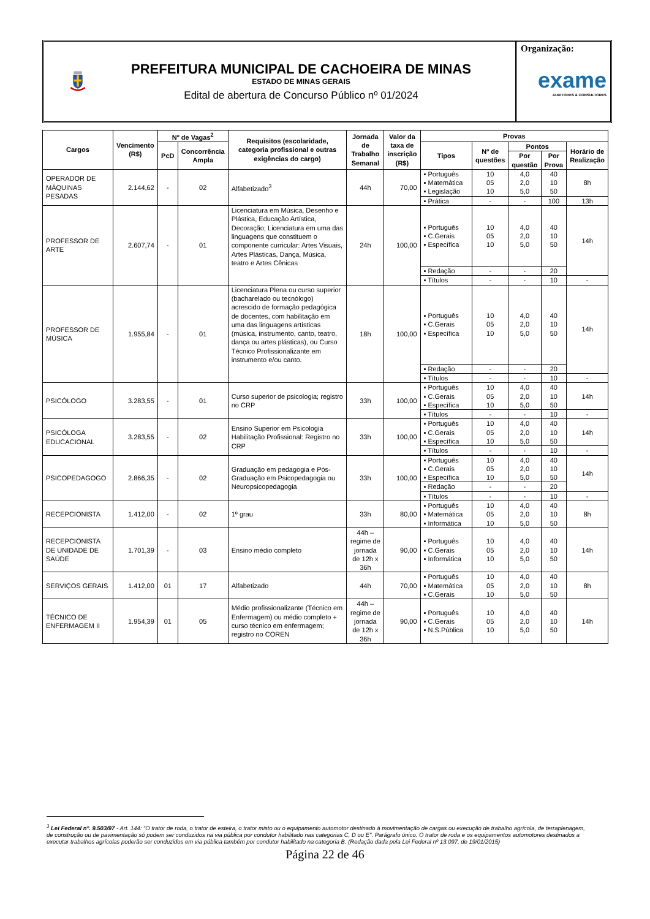PREFEITURA MUNICIPAL DE CACHOEIRA DE MINAS
ESTADO DE MINAS GERAIS
Edital de abertura de Concurso Público nº 01/2024
Organização:
exame
AUDITORES & CONSULTORES
| Cargos | Vencimento (R$) | Nº de Vagas<sup>2</sup> | | Requisitos (escolaridade, categoria profissional e outras exigências do cargo) | Jornada de Trabalho Semanal | Valor da taxa de inscrição (R$) | Provas | | | | |
| --- | --- | --- | --- | --- | --- | --- | --- | --- | --- | --- | --- |
| | | PcD | Concorrência Ampla | | | | Tipos | Nº de questões | Pontos | | Horário de Realização |
| | | | | | | | | | Por questão | Por Prova | |
| OPERADOR DE MÁQUINAS PESADAS | 2.144,62 | - | 02 | Alfabetizado<sup>3</sup> | 44h | 70,00 | ▪ Português ▪ Matemática ▪ Legislação | 10 05 10 | 4,0 2,0 5,0 | 40 10 50 | 8h |
| | | | | | | | ▪ Prática | - | - | 100 | 13h |
| PROFESSOR DE ARTE | 2.607,74 | - | 01 | Licenciatura em Música, Desenho e Plástica, Educação Artística, Decoração; Licenciatura em uma das linguagens que constituem o componente curricular: Artes Visuais, Artes Plásticas, Dança, Música, teatro e Artes Cênicas | 24h | 100,00 | ▪ Português ▪ C.Gerais ▪ Específica | 10 05 10 | 4,0 2,0 5,0 | 40 10 50 | 14h |
| | | | | | | | ▪ Redação | - | - | 20 | |
| | | | | | | | ▪ Títulos | - | - | 10 | - |
| PROFESSOR DE MÚSICA | 1.955,84 | - | 01 | Licenciatura Plena ou curso superior (bacharelado ou tecnólogo) acrescido de formação pedagógica de docentes, com habilitação em uma das linguagens artísticas (música, instrumento, canto, teatro, dança ou artes plásticas), ou Curso Técnico Profissionalizante em instrumento e/ou canto. | 18h | 100,00 | ▪ Português ▪ C.Gerais ▪ Específica | 10 05 10 | 4,0 2,0 5,0 | 40 10 50 | 14h |
| | | | | | | | ▪ Redação | - | - | 20 | |
| | | | | | | | ▪ Títulos | - | - | 10 | - |
| PSICÓLOGO | 3.283,55 | - | 01 | Curso superior de psicologia; registro no CRP | 33h | 100,00 | ▪ Português ▪ C.Gerais ▪ Específica | 10 05 10 | 4,0 2,0 5,0 | 40 10 50 | 14h |
| | | | | | | | ▪ Títulos | - | - | 10 | - |
| PSICÓLOGA EDUCACIONAL | 3.283,55 | - | 02 | Ensino Superior em Psicologia Habilitação Profissional: Registro no CRP | 33h | 100,00 | ▪ Português ▪ C.Gerais ▪ Específica | 10 05 10 | 4,0 2,0 5,0 | 40 10 50 | 14h |
| | | | | | | | ▪ Títulos | - | - | 10 | - |
| PSICOPEDAGOGO | 2.866,35 | - | 02 | Graduação em pedagogia e Pós-Graduação em Psicopedagogia ou Neuropsicopedagogia | 33h | 100,00 | ▪ Português ▪ C.Gerais ▪ Específica | 10 05 10 | 4,0 2,0 5,0 | 40 10 50 | 14h |
| | | | | | | | ▪ Redação | - | - | 20 | |
| | | | | | | | ▪ Títulos | - | - | 10 | - |
| RECEPCIONISTA | 1.412,00 | - | 02 | 1º grau | 33h | 80,00 | ▪ Português ▪ Matemática ▪ Informática | 10 05 10 | 4,0 2,0 5,0 | 40 10 50 | 8h |
| RECEPCIONISTA DE UNIDADE DE SAÚDE | 1.701,39 | - | 03 | Ensino médio completo | 44h – regime de jornada de 12h x 36h | 90,00 | ▪ Português ▪ C.Gerais ▪ Informática | 10 05 10 | 4,0 2,0 5,0 | 40 10 50 | 14h |
| SERVIÇOS GERAIS | 1.412,00 | 01 | 17 | Alfabetizado | 44h | 70,00 | ▪ Português ▪ Matemática ▪ C.Gerais | 10 05 10 | 4,0 2,0 5,0 | 40 10 50 | 8h |
| TÉCNICO DE ENFERMAGEM II | 1.954,39 | 01 | 05 | Médio profissionalizante (Técnico em Enfermagem) ou médio completo + curso técnico em enfermagem; registro no COREN | 44h – regime de jornada de 12h x 36h | 90,00 | ▪ Português ▪ C.Gerais ▪ N.S.Pública | 10 05 10 | 4,0 2,0 5,0 | 40 10 50 | 14h |
<sup>3</sup> Lei Federal nº. 9.503/97 - Art. 144: “O trator de roda, o trator de esteira, o trator misto ou o equipamento automotor destinado à movimentação de cargas ou execução de trabalho agrícola, de terraplenagem, de construção ou de pavimentação só podem ser conduzidos na via pública por condutor habilitado nas categorias C, D ou E". Parágrafo único. O trator de roda e os equipamentos automotores destinados a executar trabalhos agrícolas poderão ser conduzidos em via pública também por condutor habilitado na categoria B. (Redação dada pela Lei Federal nº 13.097, de 19/01/2015)
Página 22 de 46